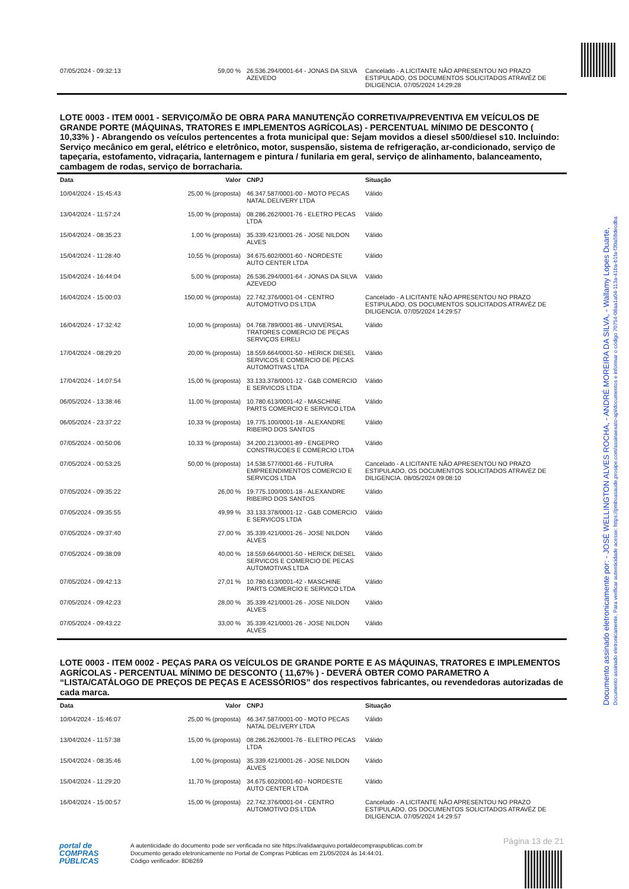Documento assinado eletronicamente por: - JOSÉ WELLINGTON ALVES ROCHA, - ANDRÉ MOREIRA DA SILVA, - Wallamy Lopes Duarte, Documento assinado eletronicamente. Para verificar autenticidade acesse: https://pmboasaude.prosipe.com/assinaexato-api/documentos e informar o código 70754-08aa1a04-113a-41ba-b1fa-f30a58decdba
| 07/05/2024 - 09:32:13 | 59,00 % | 26.536.294/0001-64 - JONAS DA SILVA AZEVEDO | Cancelado - A LICITANTE NÃO APRESENTOU NO PRAZO ESTIPULADO, OS DOCUMENTOS SOLICITADOS ATRAVÉZ DE DILIGENCIA. 07/05/2024 14:29:28 |
LOTE 0003 - ITEM 0001 - SERVIÇO/MÃO DE OBRA PARA MANUTENÇÃO CORRETIVA/PREVENTIVA EM VEÍCULOS DE GRANDE PORTE (MÁQUINAS, TRATORES E IMPLEMENTOS AGRÍCOLAS) - PERCENTUAL MÍNIMO DE DESCONTO ( 10,33% ) - Abrangendo os veículos pertencentes a frota municipal que: Sejam movidos a diesel s500/diesel s10. Incluindo: Serviço mecânico em geral, elétrico e eletrônico, motor, suspensão, sistema de refrigeração, ar-condicionado, serviço de tapeçaria, estofamento, vidraçaria, lanternagem e pintura / funilaria em geral, serviço de alinhamento, balanceamento, cambagem de rodas, serviço de borracharia.
| Data | Valor | CNPJ | Situação |
| --- | --- | --- | --- |
| 10/04/2024 - 15:45:43 | 25,00 % (proposta) | 46.347.587/0001-00 - MOTO PECAS NATAL DELIVERY LTDA | Válido |
| 13/04/2024 - 11:57:24 | 15,00 % (proposta) | 08.286.262/0001-76 - ELETRO PECAS LTDA | Válido |
| 15/04/2024 - 08:35:23 | 1,00 % (proposta) | 35.339.421/0001-26 - JOSE NILDON ALVES | Válido |
| 15/04/2024 - 11:28:40 | 10,55 % (proposta) | 34.675.602/0001-60 - NORDESTE AUTO CENTER LTDA | Válido |
| 15/04/2024 - 16:44:04 | 5,00 % (proposta) | 26.536.294/0001-64 - JONAS DA SILVA AZEVEDO | Válido |
| 16/04/2024 - 15:00:03 | 150,00 % (proposta) | 22.742.376/0001-04 - CENTRO AUTOMOTIVO DS LTDA | Cancelado - A LICITANTE NÃO APRESENTOU NO PRAZO ESTIPULADO, OS DOCUMENTOS SOLICITADOS ATRAVÉZ DE DILIGENCIA. 07/05/2024 14:29:57 |
| 16/04/2024 - 17:32:42 | 10,00 % (proposta) | 04.768.789/0001-86 - UNIVERSAL TRATORES COMERCIO DE PEÇAS SERVIÇOS EIRELI | Válido |
| 17/04/2024 - 08:29:20 | 20,00 % (proposta) | 18.559.664/0001-50 - HERICK DIESEL SERVICOS E COMERCIO DE PECAS AUTOMOTIVAS LTDA | Válido |
| 17/04/2024 - 14:07:54 | 15,00 % (proposta) | 33.133.378/0001-12 - G&B COMERCIO E SERVICOS LTDA | Válido |
| 06/05/2024 - 13:38:46 | 11,00 % (proposta) | 10.780.613/0001-42 - MASCHINE PARTS COMERCIO E SERVICO LTDA | Válido |
| 06/05/2024 - 23:37:22 | 10,33 % (proposta) | 19.775.100/0001-18 - ALEXANDRE RIBEIRO DOS SANTOS | Válido |
| 07/05/2024 - 00:50:06 | 10,33 % (proposta) | 34.200.213/0001-89 - ENGEPRO CONSTRUCOES E COMERCIO LTDA | Válido |
| 07/05/2024 - 00:53:25 | 50,00 % (proposta) | 14.538.577/0001-66 - FUTURA EMPREENDIMENTOS COMERCIO E SERVICOS LTDA | Cancelado - A LICITANTE NÃO APRESENTOU NO PRAZO ESTIPULADO, OS DOCUMENTOS SOLICITADOS ATRAVÉZ DE DILIGENCIA. 08/05/2024 09:08:10 |
| 07/05/2024 - 09:35:22 | 26,00 % | 19.775.100/0001-18 - ALEXANDRE RIBEIRO DOS SANTOS | Válido |
| 07/05/2024 - 09:35:55 | 49,99 % | 33.133.378/0001-12 - G&B COMERCIO E SERVICOS LTDA | Válido |
| 07/05/2024 - 09:37:40 | 27,00 % | 35.339.421/0001-26 - JOSE NILDON ALVES | Válido |
| 07/05/2024 - 09:38:09 | 40,00 % | 18.559.664/0001-50 - HERICK DIESEL SERVICOS E COMERCIO DE PECAS AUTOMOTIVAS LTDA | Válido |
| 07/05/2024 - 09:42:13 | 27,01 % | 10.780.613/0001-42 - MASCHINE PARTS COMERCIO E SERVICO LTDA | Válido |
| 07/05/2024 - 09:42:23 | 28,00 % | 35.339.421/0001-26 - JOSE NILDON ALVES | Válido |
| 07/05/2024 - 09:43:22 | 33,00 % | 35.339.421/0001-26 - JOSE NILDON ALVES | Válido |
LOTE 0003 - ITEM 0002 - PEÇAS PARA OS VEÍCULOS DE GRANDE PORTE E AS MÁQUINAS, TRATORES E IMPLEMENTOS AGRÍCOLAS - PERCENTUAL MÍNIMO DE DESCONTO ( 11,67% ) - DEVERÁ OBTER COMO PARAMETRO A “LISTA/CATÁLOGO DE PREÇOS DE PEÇAS E ACESSÓRIOS” dos respectivos fabricantes, ou revendedoras autorizadas de cada marca.
| Data | Valor | CNPJ | Situação |
| --- | --- | --- | --- |
| 10/04/2024 - 15:46:07 | 25,00 % (proposta) | 46.347.587/0001-00 - MOTO PECAS NATAL DELIVERY LTDA | Válido |
| 13/04/2024 - 11:57:38 | 15,00 % (proposta) | 08.286.262/0001-76 - ELETRO PECAS LTDA | Válido |
| 15/04/2024 - 08:35:46 | 1,00 % (proposta) | 35.339.421/0001-26 - JOSE NILDON ALVES | Válido |
| 15/04/2024 - 11:29:20 | 11,70 % (proposta) | 34.675.602/0001-60 - NORDESTE AUTO CENTER LTDA | Válido |
| 16/04/2024 - 15:00:57 | 15,00 % (proposta) | 22.742.376/0001-04 - CENTRO AUTOMOTIVO DS LTDA | Cancelado - A LICITANTE NÃO APRESENTOU NO PRAZO ESTIPULADO, OS DOCUMENTOS SOLICITADOS ATRAVÉZ DE DILIGENCIA. 07/05/2024 14:29:57 |
Página 13 de 21
portal de
COMPRAS
PÚBLICAS
A autenticidade do documento pode ser verificada no site https://validaarquivo.portaldecompraspublicas.com.br
Documento gerado eletronicamente no Portal de Compras Públicas em 21/05/2024 às 14:44:01.
Código verificador: 8DB269